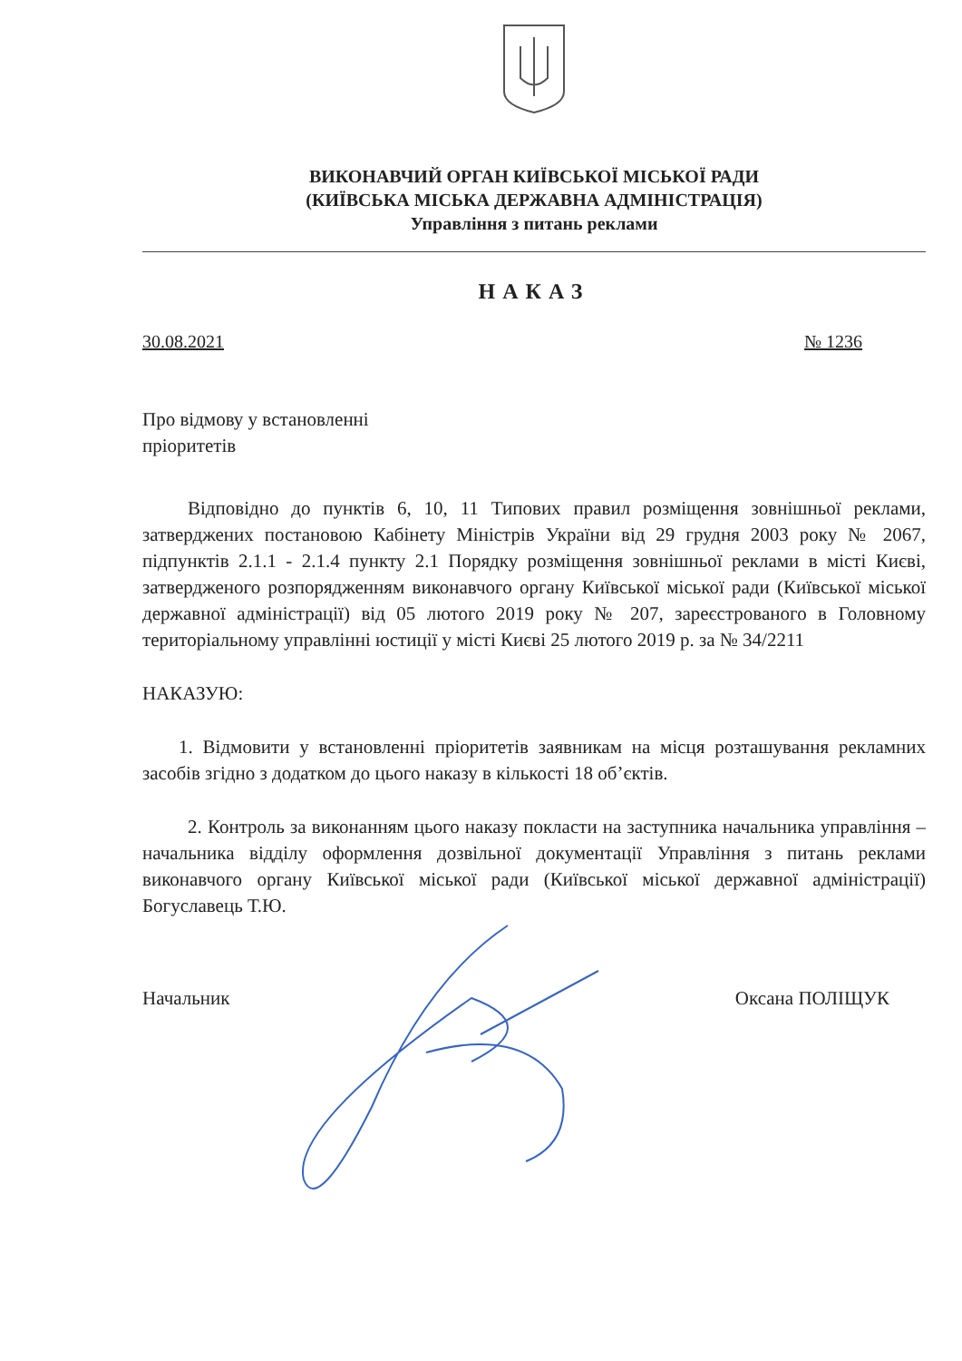ВИКОНАВЧИЙ ОРГАН КИЇВСЬКОЇ МІСЬКОЇ РАДИ
(КИЇВСЬКА МІСЬКА ДЕРЖАВНА АДМІНІСТРАЦІЯ)
Управління з питань реклами
НАКАЗ
30.08.2021 № 1236
Про відмову у встановленні
пріоритетів
Відповідно до пунктів 6, 10, 11 Типових правил розміщення зовнішньої реклами, затверджених постановою Кабінету Міністрів України від 29 грудня 2003 року № 2067, підпунктів 2.1.1 - 2.1.4 пункту 2.1 Порядку розміщення зовнішньої реклами в місті Києві, затвердженого розпорядженням виконавчого органу Київської міської ради (Київської міської державної адміністрації) від 05 лютого 2019 року № 207, зареєстрованого в Головному територіальному управлінні юстиції у місті Києві 25 лютого 2019 р. за № 34/2211
НАКАЗУЮ:
1. Відмовити у встановленні пріоритетів заявникам на місця розташування рекламних засобів згідно з додатком до цього наказу в кількості 18 об’єктів.
2. Контроль за виконанням цього наказу покласти на заступника начальника управління – начальника відділу оформлення дозвільної документації Управління з питань реклами виконавчого органу Київської міської ради (Київської міської державної адміністрації) Богуславець Т.Ю.
Начальник Оксана ПОЛІЩУК